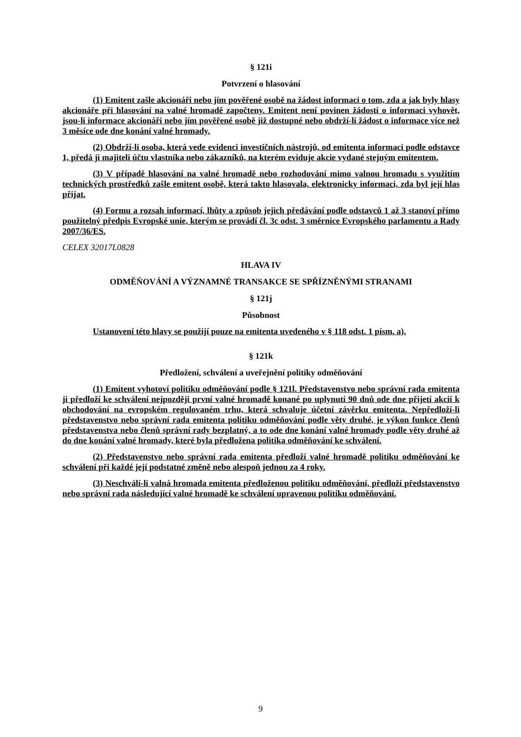§ 121i
Potvrzení o hlasování
(1) Emitent zašle akcionáři nebo jím pověřené osobě na žádost informaci o tom, zda a jak byly hlasy akcionáře při hlasování na valné hromadě započteny. Emitent není povinen žádosti o informaci vyhovět, jsou-li informace akcionáři nebo jím pověřené osobě již dostupné nebo obdrží-li žádost o informace více než 3 měsíce ode dne konání valné hromady.
(2) Obdrží-li osoba, která vede evidenci investičních nástrojů, od emitenta informaci podle odstavce 1, předá ji majiteli účtu vlastníka nebo zákazníků, na kterém eviduje akcie vydané stejným emitentem.
(3) V případě hlasování na valné hromadě nebo rozhodování mimo valnou hromadu s využitím technických prostředků zašle emitent osobě, která takto hlasovala, elektronicky informaci, zda byl její hlas přijat.
(4) Formu a rozsah informací, lhůty a způsob jejich předávání podle odstavců 1 až 3 stanoví přímo použitelný předpis Evropské unie, kterým se provádí čl. 3c odst. 3 směrnice Evropského parlamentu a Rady 2007/36/ES.
CELEX 32017L0828
HLAVA IV
ODMĚŇOVÁNÍ A VÝZNAMNÉ TRANSAKCE SE SPŘÍZNĚNÝMI STRANAMI
§ 121j
Působnost
Ustanovení této hlavy se použijí pouze na emitenta uvedeného v § 118 odst. 1 písm. a).
§ 121k
Předložení, schválení a uveřejnění politiky odměňování
(1) Emitent vyhotoví politiku odměňování podle § 121l. Představenstvo nebo správní rada emitenta ji předloží ke schválení nejpozději první valné hromadě konané po uplynutí 90 dnů ode dne přijetí akcií k obchodování na evropském regulovaném trhu, která schvaluje účetní závěrku emitenta. Nepředloží-li představenstvo nebo správní rada emitenta politiku odměňování podle věty druhé, je výkon funkce členů představenstva nebo členů správní rady bezplatný, a to ode dne konání valné hromady podle věty druhé až do dne konání valné hromady, které byla předložena politika odměňování ke schválení.
(2) Představenstvo nebo správní rada emitenta předloží valné hromadě politiku odměňování ke schválení při každé její podstatné změně nebo alespoň jednou za 4 roky.
(3) Neschválí-li valná hromada emitenta předloženou politiku odměňování, předloží představenstvo nebo správní rada následující valné hromadě ke schválení upravenou politiku odměňování.
9